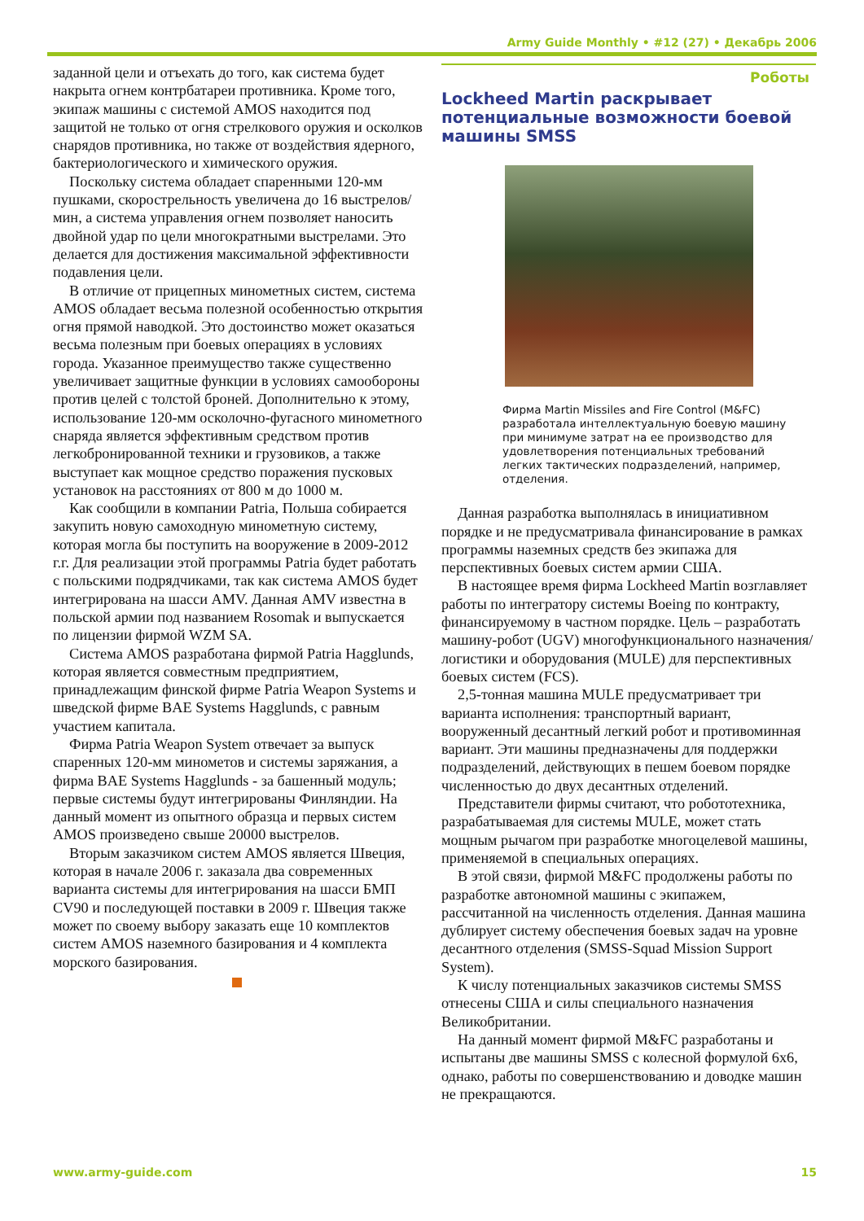Army Guide Monthly • #12 (27) • Декабрь 2006
заданной цели и отъехать до того, как система будет накрыта огнем контрбатареи противника. Кроме того, экипаж машины с системой AMOS находится под защитой не только от огня стрелкового оружия и осколков снарядов противника, но также от воздействия ядерного, бактериологического и химического оружия.
Поскольку система обладает спаренными 120-мм пушками, скорострельность увеличена до 16 выстрелов/мин, а система управления огнем позволяет наносить двойной удар по цели многократными выстрелами. Это делается для достижения максимальной эффективности подавления цели.
В отличие от прицепных минометных систем, система AMOS обладает весьма полезной особенностью открытия огня прямой наводкой. Это достоинство может оказаться весьма полезным при боевых операциях в условиях города. Указанное преимущество также существенно увеличивает защитные функции в условиях самообороны против целей с толстой броней. Дополнительно к этому, использование 120-мм осколочно-фугасного минометного снаряда является эффективным средством против легкобронированной техники и грузовиков, а также выступает как мощное средство поражения пусковых установок на расстояниях от 800 м до 1000 м.
Как сообщили в компании Patria, Польша собирается закупить новую самоходную минометную систему, которая могла бы поступить на вооружение в 2009-2012 г.г. Для реализации этой программы Patria будет работать с польскими подрядчиками, так как система AMOS будет интегрирована на шасси AMV. Данная AMV известна в польской армии под названием Rosomak и выпускается по лицензии фирмой WZM SA.
Система AMOS разработана фирмой Patria Hagglunds, которая является совместным предприятием, принадлежащим финской фирме Patria Weapon Systems и шведской фирме BAE Systems Hagglunds, с равным участием капитала.
Фирма Patria Weapon System отвечает за выпуск спаренных 120-мм минометов и системы заряжания, а фирма BAE Systems Hagglunds - за башенный модуль; первые системы будут интегрированы Финляндии. На данный момент из опытного образца и первых систем AMOS произведено свыше 20000 выстрелов.
Вторым заказчиком систем AMOS является Швеция, которая в начале 2006 г. заказала два современных варианта системы для интегрирования на шасси БМП CV90 и последующей поставки в 2009 г. Швеция также может по своему выбору заказать еще 10 комплектов систем AMOS наземного базирования и 4 комплекта морского базирования.
Роботы
Lockheed Martin раскрывает потенциальные возможности боевой машины SMSS
Фирма Martin Missiles and Fire Control (M&FC) разработала интеллектуальную боевую машину при минимуме затрат на ее производство для удовлетворения потенциальных требований легких тактических подразделений, например, отделения.
Данная разработка выполнялась в инициативном порядке и не предусматривала финансирование в рамках программы наземных средств без экипажа для перспективных боевых систем армии США.
В настоящее время фирма Lockheed Martin возглавляет работы по интегратору системы Boeing по контракту, финансируемому в частном порядке. Цель – разработать машину-робот (UGV) многофункционального назначения/логистики и оборудования (MULE) для перспективных боевых систем (FCS).
2,5-тонная машина MULE предусматривает три варианта исполнения: транспортный вариант, вооруженный десантный легкий робот и противоминная вариант. Эти машины предназначены для поддержки подразделений, действующих в пешем боевом порядке численностью до двух десантных отделений.
Представители фирмы считают, что робототехника, разрабатываемая для системы MULE, может стать мощным рычагом при разработке многоцелевой машины, применяемой в специальных операциях.
В этой связи, фирмой M&FC продолжены работы по разработке автономной машины с экипажем, рассчитанной на численность отделения. Данная машина дублирует систему обеспечения боевых задач на уровне десантного отделения (SMSS-Squad Mission Support System).
К числу потенциальных заказчиков системы SMSS отнесены США и силы специального назначения Великобритании.
На данный момент фирмой M&FC разработаны и испытаны две машины SMSS с колесной формулой 6х6, однако, работы по совершенствованию и доводке машин не прекращаются.
www.army-guide.com 15